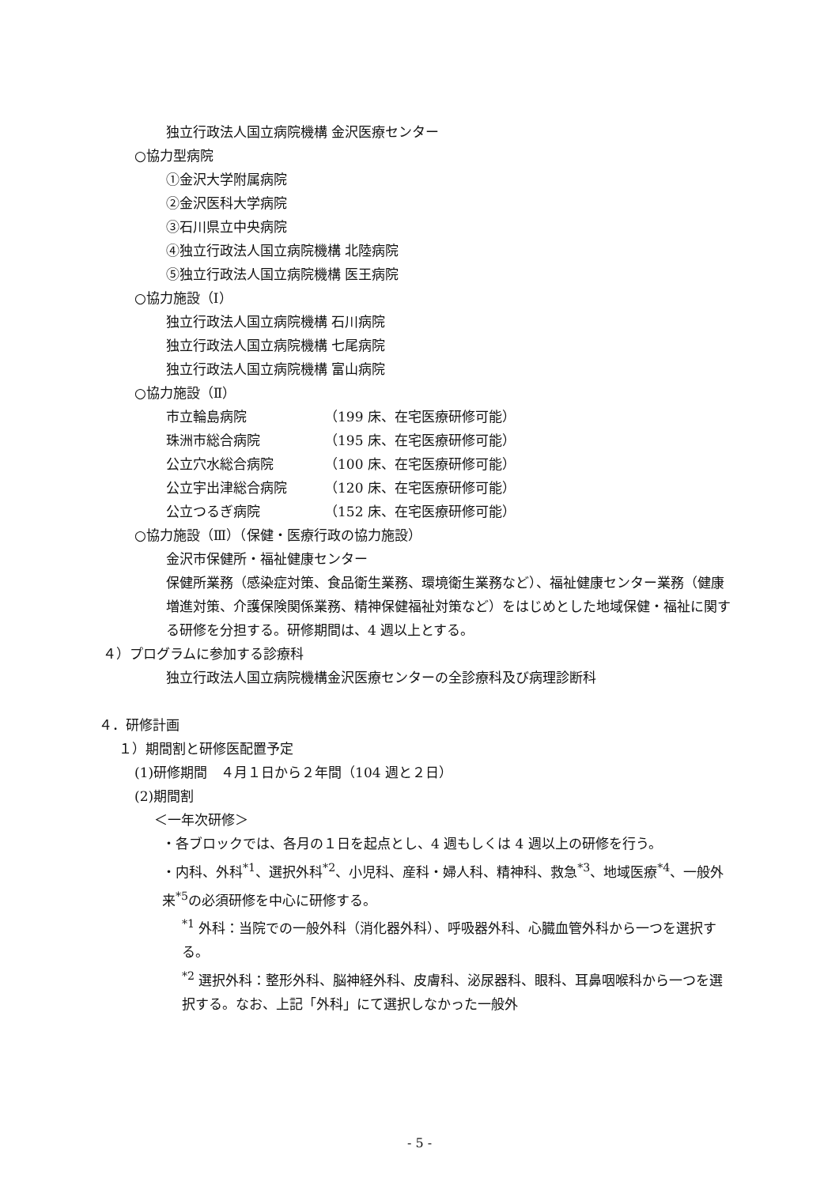独立行政法人国立病院機構 金沢医療センター
○協力型病院
①金沢大学附属病院
②金沢医科大学病院
③石川県立中央病院
④独立行政法人国立病院機構 北陸病院
⑤独立行政法人国立病院機構 医王病院
○協力施設（Ⅰ）
独立行政法人国立病院機構 石川病院
独立行政法人国立病院機構 七尾病院
独立行政法人国立病院機構 富山病院
○協力施設（Ⅱ）
| 市立輪島病院 | （199 床、在宅医療研修可能） |
| 珠洲市総合病院 | （195 床、在宅医療研修可能） |
| 公立穴水総合病院 | （100 床、在宅医療研修可能） |
| 公立宇出津総合病院 | （120 床、在宅医療研修可能） |
| 公立つるぎ病院 | （152 床、在宅医療研修可能） |
○協力施設（Ⅲ）（保健・医療行政の協力施設）
金沢市保健所・福祉健康センター
保健所業務（感染症対策、食品衛生業務、環境衛生業務など）、福祉健康センター業務（健康増進対策、介護保険関係業務、精神保健福祉対策など）をはじめとした地域保健・福祉に関する研修を分担する。研修期間は、4 週以上とする。
４）プログラムに参加する診療科
独立行政法人国立病院機構金沢医療センターの全診療科及び病理診断科
４．研修計画
１）期間割と研修医配置予定
(1)研修期間　４月１日から２年間（104 週と２日）
(2)期間割
＜一年次研修＞
・各ブロックでは、各月の１日を起点とし、4 週もしくは 4 週以上の研修を行う。
・内科、外科<sup>*1</sup>、選択外科<sup>*2</sup>、小児科、産科・婦人科、精神科、救急<sup>*3</sup>、地域医療<sup>*4</sup>、一般外来<sup>*5</sup>の必須研修を中心に研修する。
<sup>*1</sup> 外科：当院での一般外科（消化器外科）、呼吸器外科、心臓血管外科から一つを選択する。
<sup>*2</sup> 選択外科：整形外科、脳神経外科、皮膚科、泌尿器科、眼科、耳鼻咽喉科から一つを選択する。なお、上記「外科」にて選択しなかった一般外
- 5 -